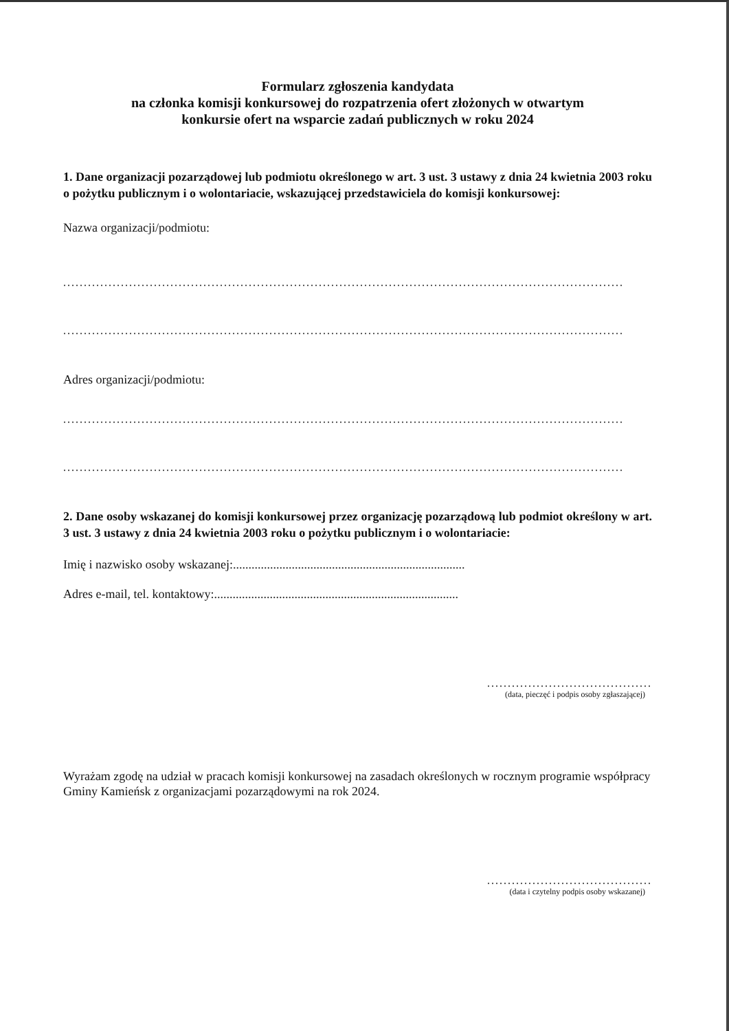Formularz zgłoszenia kandydata
na członka komisji konkursowej do rozpatrzenia ofert złożonych w otwartym
konkursie ofert na wsparcie zadań publicznych w roku 2024
1. Dane organizacji pozarządowej lub podmiotu określonego w art. 3 ust. 3 ustawy z dnia 24 kwietnia 2003 roku o pożytku publicznym i o wolontariacie, wskazującej przedstawiciela do komisji konkursowej:
Nazwa organizacji/podmiotu:
........................................................................................................................................
........................................................................................................................................
Adres organizacji/podmiotu:
........................................................................................................................................
........................................................................................................................................
2. Dane osoby wskazanej do komisji konkursowej przez organizację pozarządową lub podmiot określony w art. 3 ust. 3 ustawy z dnia 24 kwietnia 2003 roku o pożytku publicznym i o wolontariacie:
Imię i nazwisko osoby wskazanej:...........................................................................
Adres e-mail, tel. kontaktowy:...............................................................................
........................................
(data, pieczęć i podpis osoby zgłaszającej)
Wyrażam zgodę na udział w pracach komisji konkursowej na zasadach określonych w rocznym programie współpracy Gminy Kamieńsk z organizacjami pozarządowymi na rok 2024.
........................................
(data i czytelny podpis osoby wskazanej)